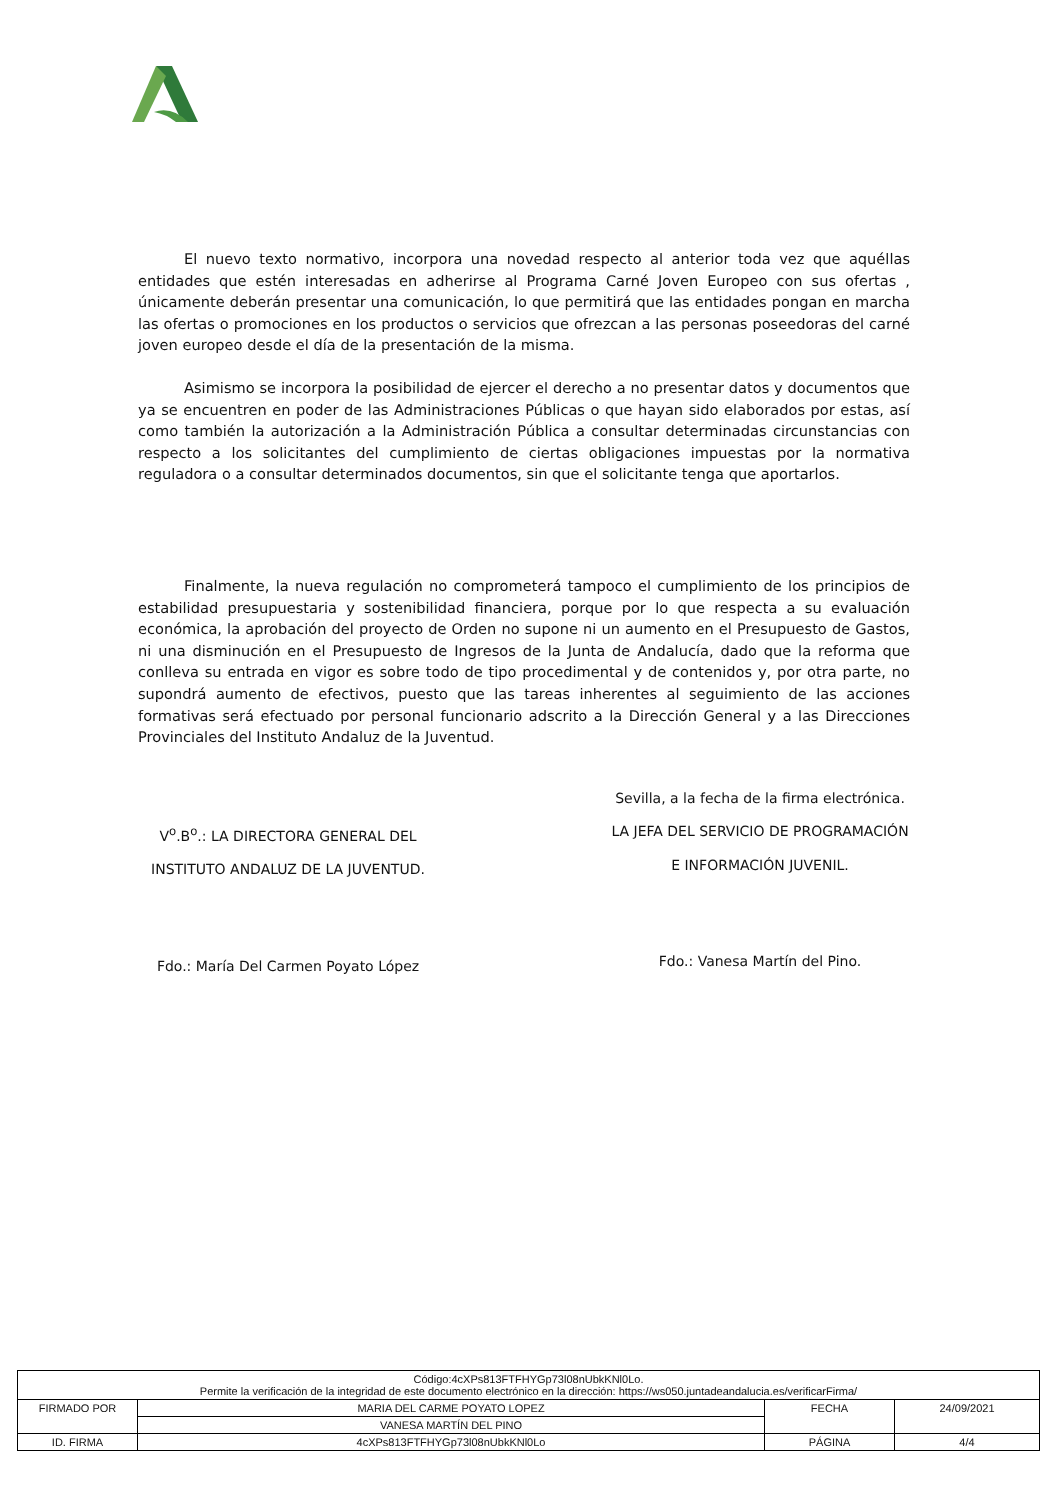El nuevo texto normativo, incorpora una novedad respecto al anterior toda vez que aquéllas entidades que estén interesadas en adherirse al Programa Carné Joven Europeo con sus ofertas , únicamente deberán presentar una comunicación, lo que permitirá que las entidades pongan en marcha las ofertas o promociones en los productos o servicios que ofrezcan a las personas poseedoras del carné joven europeo desde el día de la presentación de la misma.
Asimismo se incorpora la posibilidad de ejercer el derecho a no presentar datos y documentos que ya se encuentren en poder de las Administraciones Públicas o que hayan sido elaborados por estas, así como también la autorización a la Administración Pública a consultar determinadas circunstancias con respecto a los solicitantes del cumplimiento de ciertas obligaciones impuestas por la normativa reguladora o a consultar determinados documentos, sin que el solicitante tenga que aportarlos.
Finalmente, la nueva regulación no comprometerá tampoco el cumplimiento de los principios de estabilidad presupuestaria y sostenibilidad financiera, porque por lo que respecta a su evaluación económica, la aprobación del proyecto de Orden no supone ni un aumento en el Presupuesto de Gastos, ni una disminución en el Presupuesto de Ingresos de la Junta de Andalucía, dado que la reforma que conlleva su entrada en vigor es sobre todo de tipo procedimental y de contenidos y, por otra parte, no supondrá aumento de efectivos, puesto que las tareas inherentes al seguimiento de las acciones formativas será efectuado por personal funcionario adscrito a la Dirección General y a las Direcciones Provinciales del Instituto Andaluz de la Juventud.
V<sup>o</sup>.B<sup>o</sup>.: LA DIRECTORA GENERAL DEL
INSTITUTO ANDALUZ DE LA JUVENTUD.
Fdo.: María Del Carmen Poyato López
Sevilla, a la fecha de la firma electrónica.
LA JEFA DEL SERVICIO DE PROGRAMACIÓN
E INFORMACIÓN JUVENIL.
Fdo.: Vanesa Martín del Pino.
| Código:4cXPs813FTFHYGp73l08nUbkKNl0Lo. Permite la verificación de la integridad de este documento electrónico en la dirección: https://ws050.juntadeandalucia.es/verificarFirma/ | | | |
| FIRMADO POR | MARIA DEL CARME POYATO LOPEZ | FECHA | 24/09/2021 |
| | VANESA MARTÍN DEL PINO | | |
| ID. FIRMA | 4cXPs813FTFHYGp73l08nUbkKNl0Lo | PÁGINA | 4/4 |